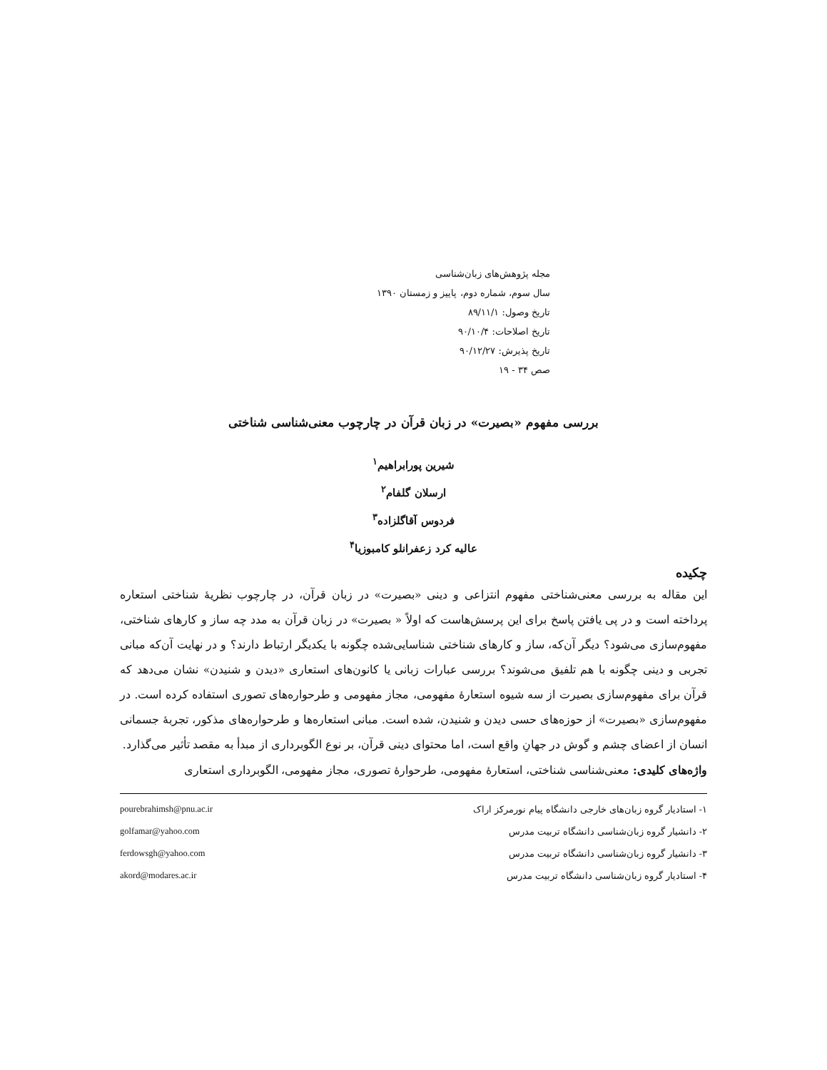مجله پژوهش‌های زبان‌شناسی
سال سوم، شماره دوم، پاییز و زمستان ۱۳۹۰
تاریخ وصول: ۸۹/۱۱/۱
تاریخ اصلاحات: ۹۰/۱۰/۴
تاریخ پذیرش: ۹۰/۱۲/۲۷
صص ۳۴ - ۱۹
بررسی مفهوم «بصیرت» در زبان قرآن در چارچوب معنی‌شناسی شناختی
شیرین پورابراهیم<sup>۱</sup>
ارسلان گلفام<sup>۲</sup>
فردوس آقاگلزاده<sup>۳</sup>
عالیه کرد زعفرانلو کامبوزیا<sup>۴</sup>
چکیده
این مقاله به بررسی معنی‌شناختی مفهوم انتزاعی و دینی «بصیرت» در زبان قرآن، در چارچوب نظریهٔ شناختی استعاره پرداخته است و در پی یافتن پاسخ برای این پرسش‌هاست که اولاً « بصیرت» در زبان قرآن به مدد چه ساز و کارهای شناختی، مفهوم‌سازی می‌شود؟ دیگر آن‌که، ساز و کارهای شناختی شناسایی‌شده چگونه با یکدیگر ارتباط دارند؟ و در نهایت آن‌که مبانی تجربی و دینی چگونه با هم تلفیق می‌شوند؟ بررسی عبارات زبانی یا کانون‌های استعاری «دیدن و شنیدن» نشان می‌دهد که قرآن برای مفهوم‌سازی بصیرت از سه شیوه استعارهٔ مفهومی، مجاز مفهومی و طرحواره‌های تصوری استفاده کرده است. در مفهوم‌سازی «بصیرت» از حوزه‌های حسی دیدن و شنیدن، شده است. مبانی استعاره‌ها و طرحواره‌های مذکور، تجربهٔ جسمانی انسان از اعضای چشم و گوش در جهانِ واقع است، اما محتوای دینی قرآن، بر نوع الگوبرداری از مبدأ به مقصد تأثیر می‌گذارد.
واژه‌های کلیدی: معنی‌شناسی شناختی، استعارهٔ مفهومی، طرحوارهٔ تصوری، مجاز مفهومی، الگوبرداری استعاری
۱- استادیار گروه زبان‌های خارجی دانشگاه پیام نورمرکز اراک pourebrahimsh@pnu.ac.ir
۲- دانشیار گروه زبان‌شناسی دانشگاه تربیت مدرس golfamar@yahoo.com
۳- دانشیار گروه زبان‌شناسی دانشگاه تربیت مدرس ferdowsgh@yahoo.com
۴- استادیار گروه زبان‌شناسی دانشگاه تربیت مدرس akord@modares.ac.ir